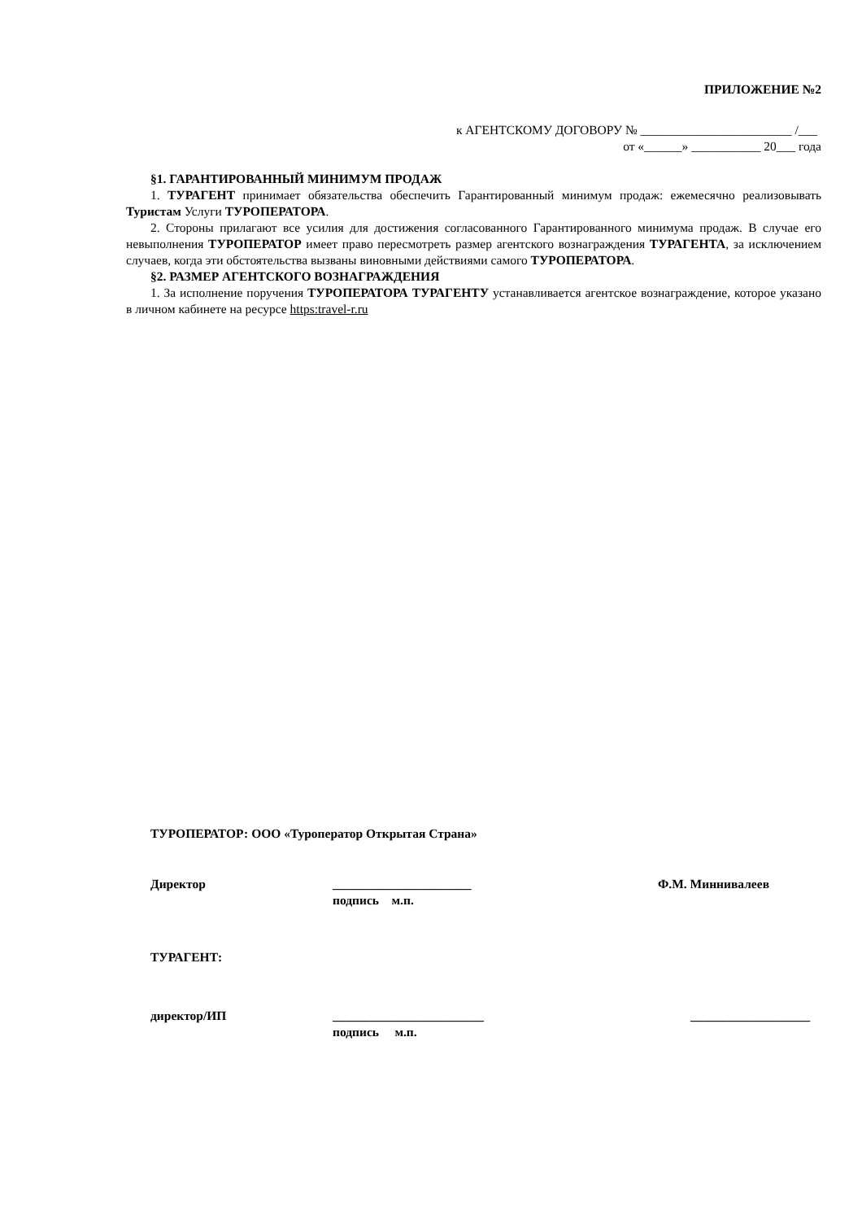ПРИЛОЖЕНИЕ №2
к АГЕНТСКОМУ ДОГОВОРУ № ________________________ /___
от «______» ___________ 20___ года
§1. ГАРАНТИРОВАННЫЙ МИНИМУМ ПРОДАЖ
1. ТУРАГЕНТ принимает обязательства обеспечить Гарантированный минимум продаж: ежемесячно реализовывать Туристам Услуги ТУРОПЕРАТОРА.
2. Стороны прилагают все усилия для достижения согласованного Гарантированного минимума продаж. В случае его невыполнения ТУРОПЕРАТОР имеет право пересмотреть размер агентского вознаграждения ТУРАГЕНТА, за исключением случаев, когда эти обстоятельства вызваны виновными действиями самого ТУРОПЕРАТОРА.
§2. РАЗМЕР АГЕНТСКОГО ВОЗНАГРАЖДЕНИЯ
1. За исполнение поручения ТУРОПЕРАТОРА ТУРАГЕНТУ устанавливается агентское вознаграждение, которое указано в личном кабинете на ресурсе https:travel-r.ru
ТУРОПЕРАТОР: ООО «Туроператор Открытая Страна»
Директор ______________________
подпись м.п. Ф.М. Миннивалеев
ТУРАГЕНТ:
директор/ИП ________________________
подпись м.п. ___________________